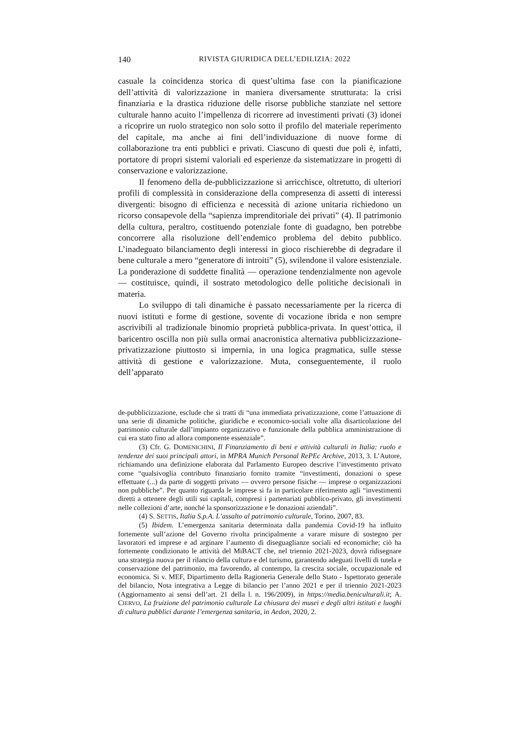140 RIVISTA GIURIDICA DELL’EDILIZIA: 2022
casuale la coincidenza storica di quest’ultima fase con la pianificazione dell’attività di valorizzazione in maniera diversamente strutturata: la crisi finanziaria e la drastica riduzione delle risorse pubbliche stanziate nel settore culturale hanno acuito l’impellenza di ricorrere ad investimenti privati (3) idonei a ricoprire un ruolo strategico non solo sotto il profilo del materiale reperimento del capitale, ma anche ai fini dell’individuazione di nuove forme di collaborazione tra enti pubblici e privati. Ciascuno di questi due poli è, infatti, portatore di propri sistemi valoriali ed esperienze da sistematizzare in progetti di conservazione e valorizzazione.
Il fenomeno della de-pubblicizzazione si arricchisce, oltretutto, di ulteriori profili di complessità in considerazione della compresenza di assetti di interessi divergenti: bisogno di efficienza e necessità di azione unitaria richiedono un ricorso consapevole della “sapienza imprenditoriale dei privati” (4). Il patrimonio della cultura, peraltro, costituendo potenziale fonte di guadagno, ben potrebbe concorrere alla risoluzione dell’endemico problema del debito pubblico. L’inadeguato bilanciamento degli interessi in gioco rischierebbe di degradare il bene culturale a mero “generatore di introiti” (5), svilendone il valore esistenziale. La ponderazione di suddette finalità — operazione tendenzialmente non agevole — costituisce, quindi, il sostrato metodologico delle politiche decisionali in materia.
Lo sviluppo di tali dinamiche è passato necessariamente per la ricerca di nuovi istituti e forme di gestione, sovente di vocazione ibrida e non sempre ascrivibili al tradizionale binomio proprietà pubblica-privata. In quest’ottica, il baricentro oscilla non più sulla ormai anacronistica alternativa pubblicizzazione-privatizzazione piuttosto si impernia, in una logica pragmatica, sulle stesse attività di gestione e valorizzazione. Muta, conseguentemente, il ruolo dell’apparato
de-pubblicizzazione, esclude che si tratti di “una immediata privatizzazione, come l’attuazione di una serie di dinamiche politiche, giuridiche e economico-sociali volte alla disarticolazione del patrimonio culturale dall’impianto organizzativo e funzionale della pubblica amministrazione di cui era stato fino ad allora componente essenziale”.
(3) Cfr. G. DOMENICHINI, Il Finanziamento di beni e attività culturali in Italia: ruolo e tendenze dei suoi principali attori, in MPRA Munich Personal RePEc Archive, 2013, 3. L’Autore, richiamando una definizione elaborata dal Parlamento Europeo descrive l’investimento privato come “qualsivoglia contributo finanziario fornito tramite “investimenti, donazioni o spese effettuate (...) da parte di soggetti privato — ovvero persone fisiche — imprese o organizzazioni non pubbliche”. Per quanto riguarda le imprese si fa in particolare riferimento agli “investimenti diretti a ottenere degli utili sui capitali, compresi i partenariati pubblico-privato, gli investimenti nelle collezioni d’arte, nonché la sponsorizzazione e le donazioni aziendali”.
(4) S. SETTIS, Italia S.p.A. L’assalto al patrimonio culturale, Torino, 2007, 83.
(5) Ibidem. L’emergenza sanitaria determinata dalla pandemia Covid-19 ha influito fortemente sull’azione del Governo rivolta principalmente a varare misure di sostegno per lavoratori ed imprese e ad arginare l’aumento di diseguaglianze sociali ed economiche; ciò ha fortemente condizionato le attività del MiBACT che, nel triennio 2021-2023, dovrà ridisegnare una strategia nuova per il rilancio della cultura e del turismo, garantendo adeguati livelli di tutela e conservazione del patrimonio, ma favorendo, al contempo, la crescita sociale, occupazionale ed economica. Si v. MEF, Dipartimento della Ragioneria Generale dello Stato - Ispettorato generale del bilancio, Nota integrativa a Legge di bilancio per l’anno 2021 e per il triennio 2021-2023 (Aggiornamento ai sensi dell’art. 21 della l. n. 196/2009), in https://media.beniculturali.it; A. CIERVO, La fruizione del patrimonio culturale La chiusura dei musei e degli altri istituti e luoghi di cultura pubblici durante l’emergenza sanitaria, in Aedon, 2020, 2.